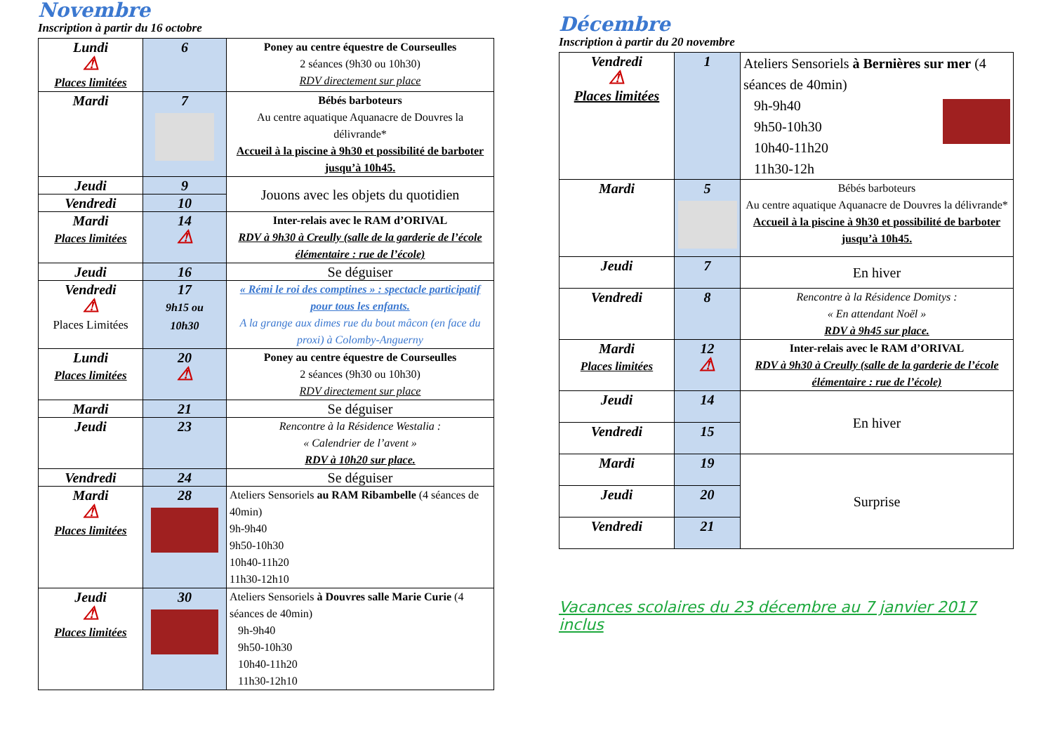Novembre
Inscription à partir du 16 octobre
| Lundi ⚠ Places limitées | 6 | Poney au centre équestre de Courseulles 2 séances (9h30 ou 10h30) RDV directement sur place |
| Mardi | 7 | Bébés barboteurs Au centre aquatique Aquanacre de Douvres la délivrande* Accueil à la piscine à 9h30 et possibilité de barboter jusqu’à 10h45. |
| Jeudi | 9 | Jouons avec les objets du quotidien |
| Vendredi | 10 | |
| Mardi Places limitées | 14 ⚠ | Inter-relais avec le RAM d’ORIVAL RDV à 9h30 à Creully (salle de la garderie de l’école élémentaire : rue de l’école) |
| Jeudi | 16 | Se déguiser |
| Vendredi ⚠ Places Limitées | 17 9h15 ou 10h30 | « Rémi le roi des comptines » : spectacle participatif pour tous les enfants. A la grange aux dimes rue du bout mâcon (en face du proxi) à Colomby-Anguerny |
| Lundi Places limitées | 20 ⚠ | Poney au centre équestre de Courseulles 2 séances (9h30 ou 10h30) RDV directement sur place |
| Mardi | 21 | Se déguiser |
| Jeudi | 23 | Rencontre à la Résidence Westalia : « Calendrier de l’avent » RDV à 10h20 sur place. |
| Vendredi | 24 | Se déguiser |
| Mardi ⚠ Places limitées | 28 | Ateliers Sensoriels au RAM Ribambelle (4 séances de 40min) 9h-9h40 9h50-10h30 10h40-11h20 11h30-12h10 |
| Jeudi ⚠ Places limitées | 30 | Ateliers Sensoriels à Douvres salle Marie Curie (4 séances de 40min) 9h-9h40 9h50-10h30 10h40-11h20 11h30-12h10 |
Décembre
Inscription à partir du 20 novembre
| Vendredi ⚠ Places limitées | 1 | Ateliers Sensoriels à Bernières sur mer (4 séances de 40min) 9h-9h40 9h50-10h30 10h40-11h20 11h30-12h |
| Mardi | 5 | Bébés barboteurs Au centre aquatique Aquanacre de Douvres la délivrande* Accueil à la piscine à 9h30 et possibilité de barboter jusqu’à 10h45. |
| Jeudi | 7 | En hiver |
| Vendredi | 8 | Rencontre à la Résidence Domitys : « En attendant Noël » RDV à 9h45 sur place. |
| Mardi Places limitées | 12 ⚠ | Inter-relais avec le RAM d’ORIVAL RDV à 9h30 à Creully (salle de la garderie de l’école élémentaire : rue de l’école) |
| Jeudi | 14 | En hiver |
| Vendredi | 15 | |
| Mardi | 19 | Surprise |
| Jeudi | 20 | |
| Vendredi | 21 | |
Vacances scolaires du 23 décembre au 7 janvier 2017 inclus